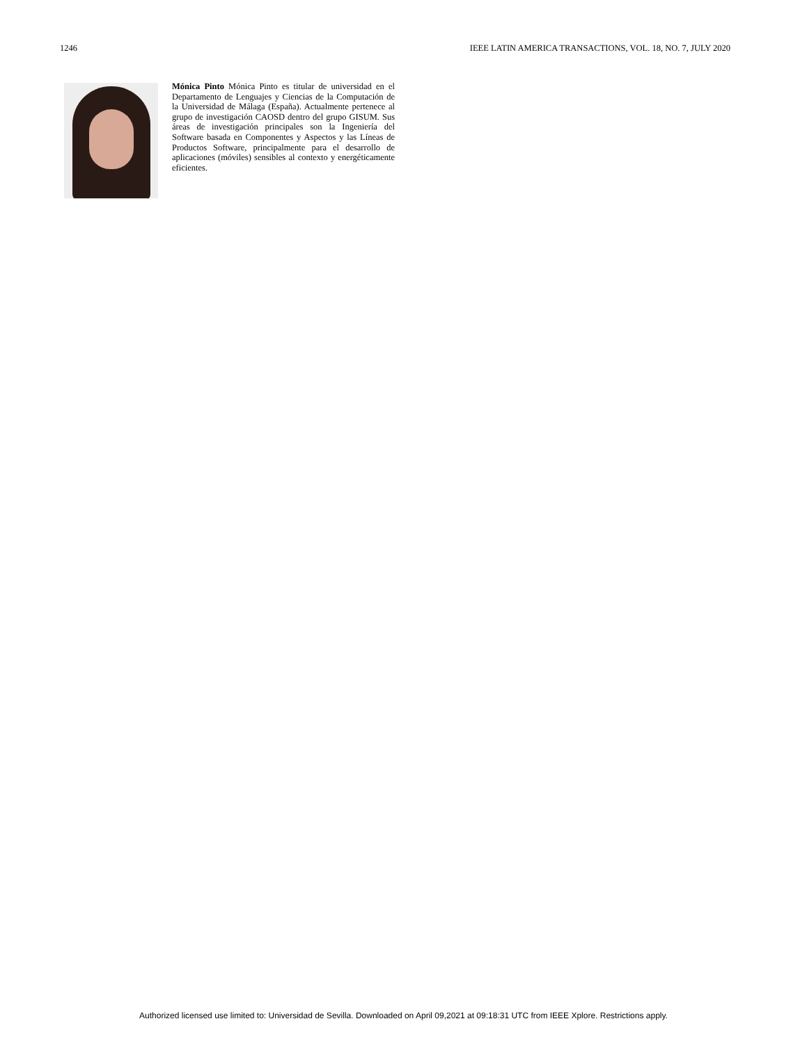1246 IEEE LATIN AMERICA TRANSACTIONS, VOL. 18, NO. 7, JULY 2020
Mónica Pinto Mónica Pinto es titular de universidad en el Departamento de Lenguajes y Ciencias de la Computación de la Universidad de Málaga (España). Actualmente pertenece al grupo de investigación CAOSD dentro del grupo GISUM. Sus áreas de investigación principales son la Ingeniería del Software basada en Componentes y Aspectos y las Líneas de Productos Software, principalmente para el desarrollo de aplicaciones (móviles) sensibles al contexto y energéticamente eficientes.
Authorized licensed use limited to: Universidad de Sevilla. Downloaded on April 09,2021 at 09:18:31 UTC from IEEE Xplore. Restrictions apply.